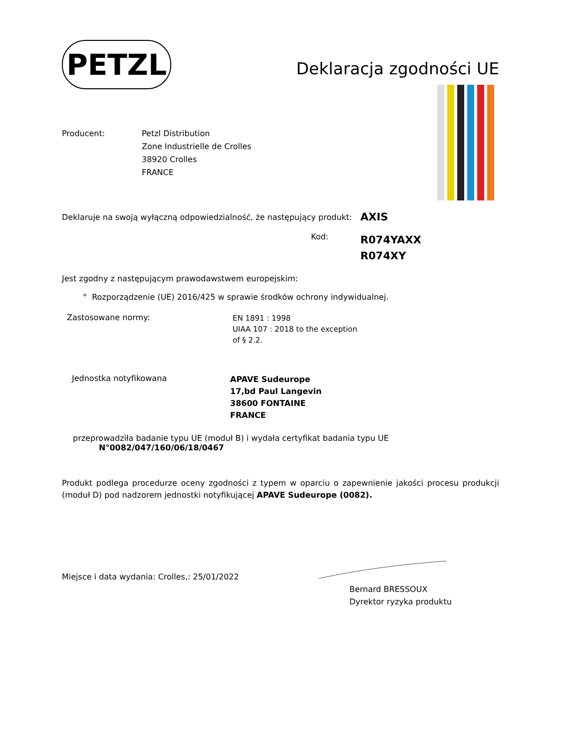PETZL
Deklaracja zgodności UE
Producent: Petzl Distribution
Zone Industrielle de Crolles
38920 Crolles
FRANCE
Deklaruje na swoją wyłączną odpowiedzialność, że następujący produkt:
AXIS
Kod:
R074YAXX
R074XY
Jest zgodny z następującym prawodawstwem europejskim:
° Rozporządzenie (UE) 2016/425 w sprawie środków ochrony indywidualnej.
Zastosowane normy:
EN 1891 : 1998
UIAA 107 : 2018 to the exception
of § 2.2.
Jednostka notyfikowana
APAVE Sudeurope
17,bd Paul Langevin
38600 FONTAINE
FRANCE
przeprowadziła badanie typu UE (moduł B) i wydała certyfikat badania typu UE
N°0082/047/160/06/18/0467
Produkt podlega procedurze oceny zgodności z typem w oparciu o zapewnienie jakości procesu produkcji (moduł D) pod nadzorem jednostki notyfikującej APAVE Sudeurope (0082).
Miejsce i data wydania: Crolles,: 25/01/2022
Bernard BRESSOUX
Dyrektor ryzyka produktu